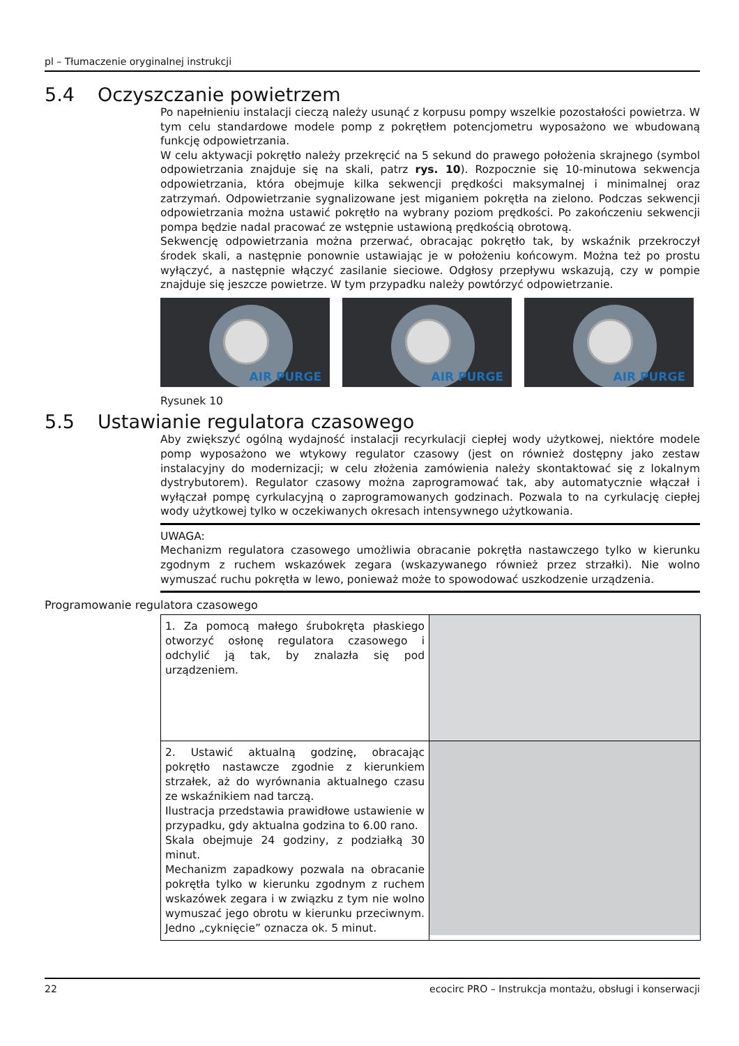pl – Tłumaczenie oryginalnej instrukcji
5.4 Oczyszczanie powietrzem
Po napełnieniu instalacji cieczą należy usunąć z korpusu pompy wszelkie pozostałości powietrza. W tym celu standardowe modele pomp z pokrętłem potencjometru wyposażono we wbudowaną funkcję odpowietrzania.
W celu aktywacji pokrętło należy przekręcić na 5 sekund do prawego położenia skrajnego (symbol odpowietrzania znajduje się na skali, patrz rys. 10). Rozpocznie się 10-minutowa sekwencja odpowietrzania, która obejmuje kilka sekwencji prędkości maksymalnej i minimalnej oraz zatrzymań. Odpowietrzanie sygnalizowane jest miganiem pokrętła na zielono. Podczas sekwencji odpowietrzania można ustawić pokrętło na wybrany poziom prędkości. Po zakończeniu sekwencji pompa będzie nadal pracować ze wstępnie ustawioną prędkością obrotową.
Sekwencję odpowietrzania można przerwać, obracając pokrętło tak, by wskaźnik przekroczył środek skali, a następnie ponownie ustawiając je w położeniu końcowym. Można też po prostu wyłączyć, a następnie włączyć zasilanie sieciowe. Odgłosy przepływu wskazują, czy w pompie znajduje się jeszcze powietrze. W tym przypadku należy powtórzyć odpowietrzanie.
AIR PURGE
AIR PURGE
AIR PURGE
Rysunek 10
5.5 Ustawianie regulatora czasowego
Aby zwiększyć ogólną wydajność instalacji recyrkulacji ciepłej wody użytkowej, niektóre modele pomp wyposażono we wtykowy regulator czasowy (jest on również dostępny jako zestaw instalacyjny do modernizacji; w celu złożenia zamówienia należy skontaktować się z lokalnym dystrybutorem). Regulator czasowy można zaprogramować tak, aby automatycznie włączał i wyłączał pompę cyrkulacyjną o zaprogramowanych godzinach. Pozwala to na cyrkulację ciepłej wody użytkowej tylko w oczekiwanych okresach intensywnego użytkowania.
UWAGA:
Mechanizm regulatora czasowego umożliwia obracanie pokrętła nastawczego tylko w kierunku zgodnym z ruchem wskazówek zegara (wskazywanego również przez strzałki). Nie wolno wymuszać ruchu pokrętła w lewo, ponieważ może to spowodować uszkodzenie urządzenia.
Programowanie regulatora czasowego
| 1. Za pomocą małego śrubokręta płaskiego otworzyć osłonę regulatora czasowego i odchylić ją tak, by znalazła się pod urządzeniem. | |
| 2. Ustawić aktualną godzinę, obracając pokrętło nastawcze zgodnie z kierunkiem strzałek, aż do wyrównania aktualnego czasu ze wskaźnikiem nad tarczą. Ilustracja przedstawia prawidłowe ustawienie w przypadku, gdy aktualna godzina to 6.00 rano. Skala obejmuje 24 godziny, z podziałką 30 minut. Mechanizm zapadkowy pozwala na obracanie pokrętła tylko w kierunku zgodnym z ruchem wskazówek zegara i w związku z tym nie wolno wymuszać jego obrotu w kierunku przeciwnym. Jedno „cyknięcie” oznacza ok. 5 minut. | |
22 ecocirc PRO – Instrukcja montażu, obsługi i konserwacji